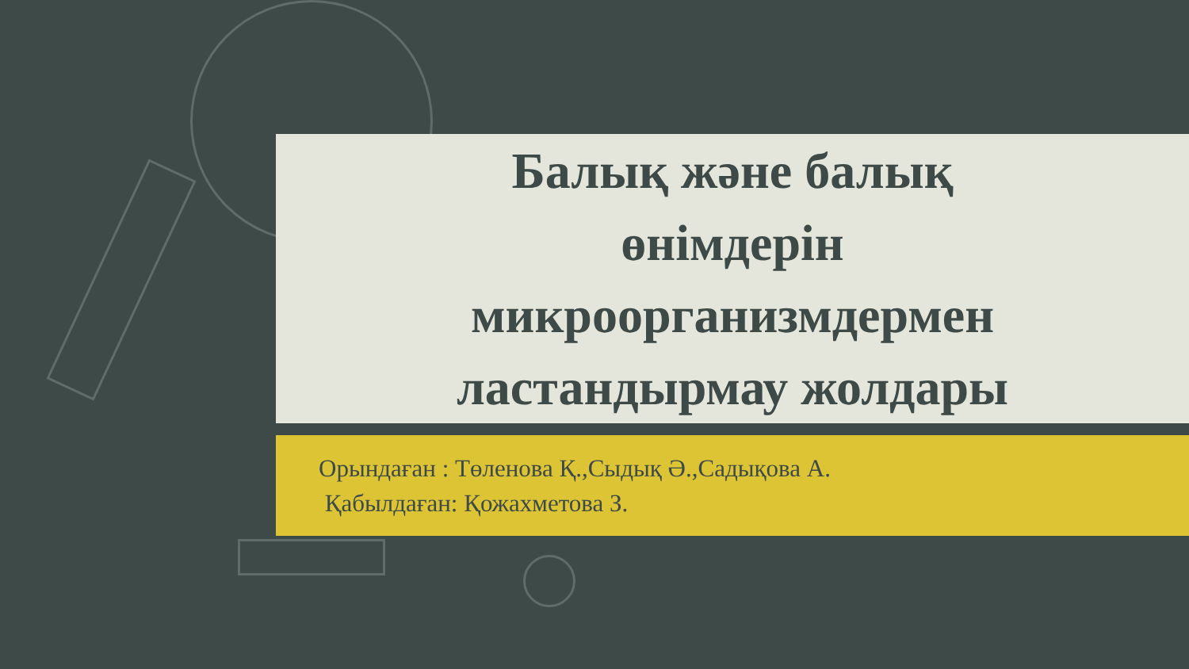Балық және балық
өнімдерін
микроорганизмдермен
ластандырмау жолдары
Орындаған : Төленова Қ.,Сыдық Ә.,Садықова А.
Қабылдаған: Қожахметова З.